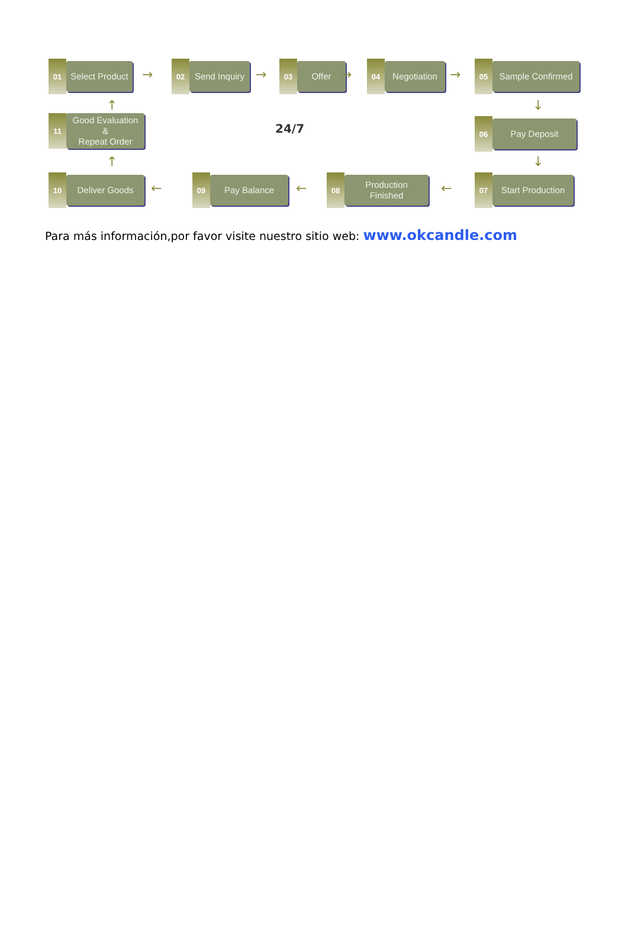01
Select Product
→
02
Send Inquiry
→
03
Offer
→
04
Negotiation
→
05
Sample Confirmed
↑
11
Good Evaluation
&
Repeat Order
24/7
↓
06
Pay Deposit
↑ ↓
10
Deliver Goods
←
09
Pay Balance
←
08
Production Finished
←
07
Start Production
Para más información,por favor visite nuestro sitio web: www.okcandle.com